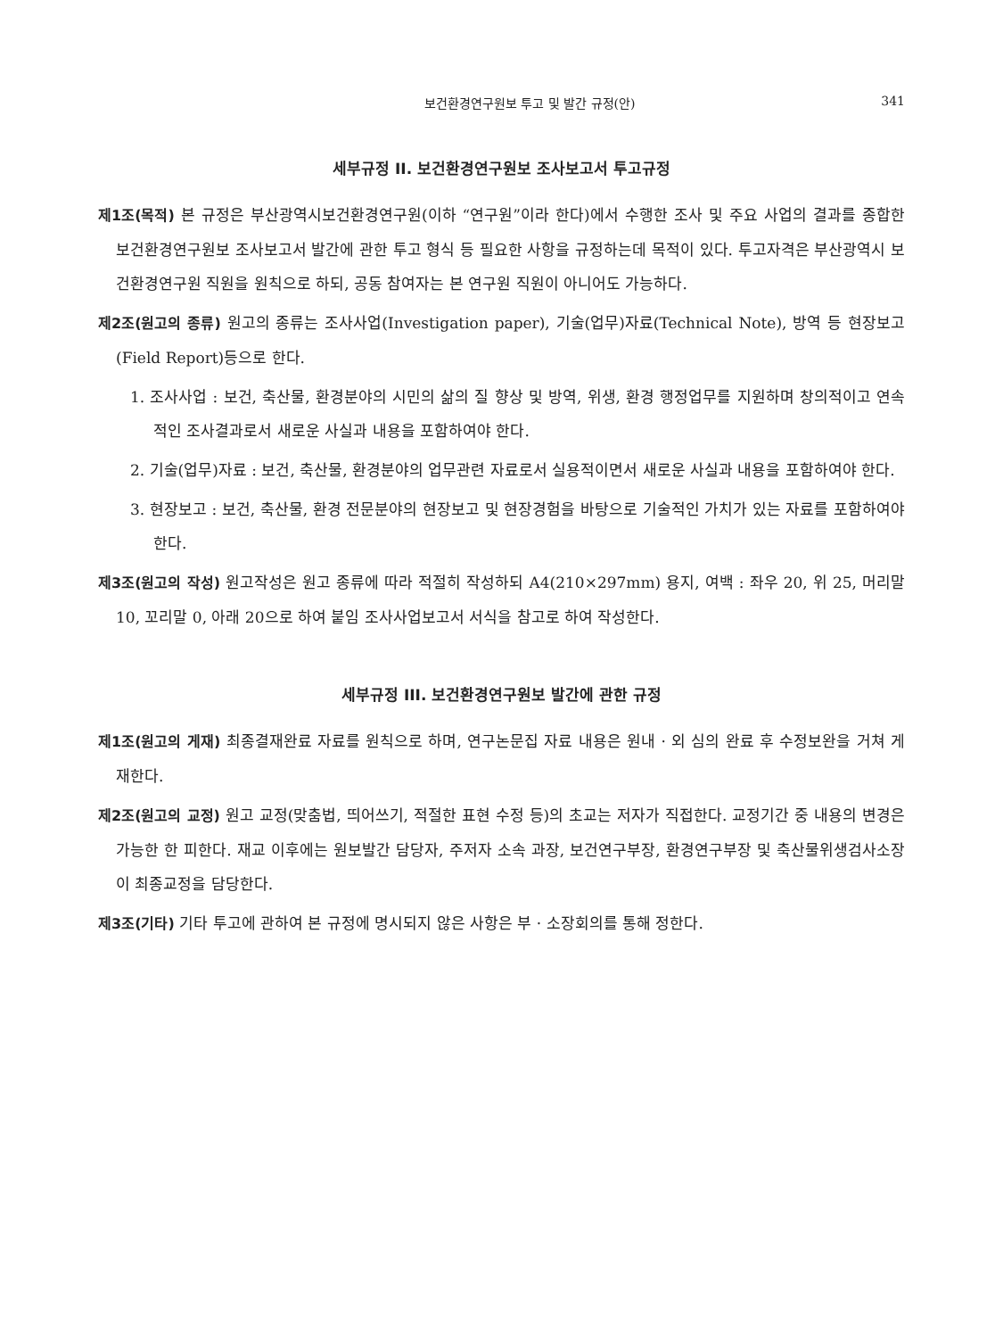보건환경연구원보 투고 및 발간 규정(안) 341
세부규정 II. 보건환경연구원보 조사보고서 투고규정
제1조(목적) 본 규정은 부산광역시보건환경연구원(이하 “연구원”이라 한다)에서 수행한 조사 및 주요 사업의 결과를 종합한 보건환경연구원보 조사보고서 발간에 관한 투고 형식 등 필요한 사항을 규정하는데 목적이 있다. 투고자격은 부산광역시 보건환경연구원 직원을 원칙으로 하되, 공동 참여자는 본 연구원 직원이 아니어도 가능하다.
제2조(원고의 종류) 원고의 종류는 조사사업(Investigation paper), 기술(업무)자료(Technical Note), 방역 등 현장보고(Field Report)등으로 한다.
1. 조사사업 : 보건, 축산물, 환경분야의 시민의 삶의 질 향상 및 방역, 위생, 환경 행정업무를 지원하며 창의적이고 연속적인 조사결과로서 새로운 사실과 내용을 포함하여야 한다.
2. 기술(업무)자료 : 보건, 축산물, 환경분야의 업무관련 자료로서 실용적이면서 새로운 사실과 내용을 포함하여야 한다.
3. 현장보고 : 보건, 축산물, 환경 전문분야의 현장보고 및 현장경험을 바탕으로 기술적인 가치가 있는 자료를 포함하여야 한다.
제3조(원고의 작성) 원고작성은 원고 종류에 따라 적절히 작성하되 A4(210×297mm) 용지, 여백 : 좌우 20, 위 25, 머리말 10, 꼬리말 0, 아래 20으로 하여 붙임 조사사업보고서 서식을 참고로 하여 작성한다.
세부규정 III. 보건환경연구원보 발간에 관한 규정
제1조(원고의 게재) 최종결재완료 자료를 원칙으로 하며, 연구논문집 자료 내용은 원내 · 외 심의 완료 후 수정보완을 거쳐 게재한다.
제2조(원고의 교정) 원고 교정(맞춤법, 띄어쓰기, 적절한 표현 수정 등)의 초교는 저자가 직접한다. 교정기간 중 내용의 변경은 가능한 한 피한다. 재교 이후에는 원보발간 담당자, 주저자 소속 과장, 보건연구부장, 환경연구부장 및 축산물위생검사소장이 최종교정을 담당한다.
제3조(기타) 기타 투고에 관하여 본 규정에 명시되지 않은 사항은 부 · 소장회의를 통해 정한다.